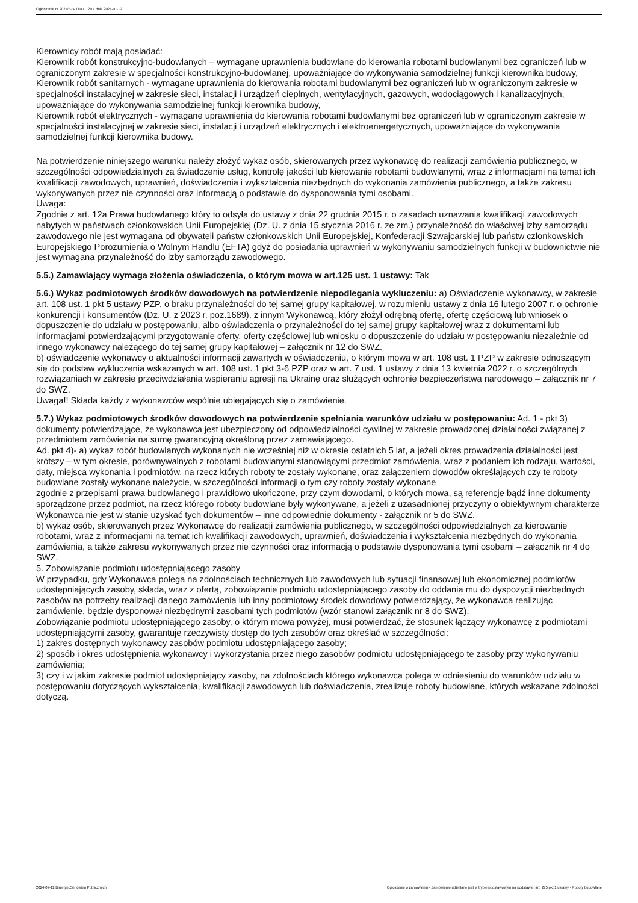Ogłoszenie nr 2024/BZP 00411129 z dnia 2024-07-12
Kierownicy robót mają posiadać:
Kierownik robót konstrukcyjno-budowlanych – wymagane uprawnienia budowlane do kierowania robotami budowlanymi bez ograniczeń lub w ograniczonym zakresie w specjalności konstrukcyjno-budowlanej, upoważniające do wykonywania samodzielnej funkcji kierownika budowy,
Kierownik robót sanitarnych - wymagane uprawnienia do kierowania robotami budowlanymi bez ograniczeń lub w ograniczonym zakresie w specjalności instalacyjnej w zakresie sieci, instalacji i urządzeń cieplnych, wentylacyjnych, gazowych, wodociągowych i kanalizacyjnych, upoważniające do wykonywania samodzielnej funkcji kierownika budowy,
Kierownik robót elektrycznych - wymagane uprawnienia do kierowania robotami budowlanymi bez ograniczeń lub w ograniczonym zakresie w specjalności instalacyjnej w zakresie sieci, instalacji i urządzeń elektrycznych i elektroenergetycznych, upoważniające do wykonywania samodzielnej funkcji kierownika budowy.
Na potwierdzenie niniejszego warunku należy złożyć wykaz osób, skierowanych przez wykonawcę do realizacji zamówienia publicznego, w szczególności odpowiedzialnych za świadczenie usług, kontrolę jakości lub kierowanie robotami budowlanymi, wraz z informacjami na temat ich kwalifikacji zawodowych, uprawnień, doświadczenia i wykształcenia niezbędnych do wykonania zamówienia publicznego, a także zakresu wykonywanych przez nie czynności oraz informacją o podstawie do dysponowania tymi osobami.
Uwaga:
Zgodnie z art. 12a Prawa budowlanego który to odsyła do ustawy z dnia 22 grudnia 2015 r. o zasadach uznawania kwalifikacji zawodowych nabytych w państwach członkowskich Unii Europejskiej (Dz. U. z dnia 15 stycznia 2016 r. ze zm.) przynależność do właściwej izby samorządu zawodowego nie jest wymagana od obywateli państw członkowskich Unii Europejskiej, Konfederacji Szwajcarskiej lub państw członkowskich Europejskiego Porozumienia o Wolnym Handlu (EFTA) gdyż do posiadania uprawnień w wykonywaniu samodzielnych funkcji w budownictwie nie jest wymagana przynależność do izby samorządu zawodowego.
5.5.) Zamawiający wymaga złożenia oświadczenia, o którym mowa w art.125 ust. 1 ustawy: Tak
5.6.) Wykaz podmiotowych środków dowodowych na potwierdzenie niepodlegania wykluczeniu: a) Oświadczenie wykonawcy, w zakresie art. 108 ust. 1 pkt 5 ustawy PZP, o braku przynależności do tej samej grupy kapitałowej, w rozumieniu ustawy z dnia 16 lutego 2007 r. o ochronie konkurencji i konsumentów (Dz. U. z 2023 r. poz.1689), z innym Wykonawcą, który złożył odrębną ofertę, ofertę częściową lub wniosek o dopuszczenie do udziału w postępowaniu, albo oświadczenia o przynależności do tej samej grupy kapitałowej wraz z dokumentami lub informacjami potwierdzającymi przygotowanie oferty, oferty częściowej lub wniosku o dopuszczenie do udziału w postępowaniu niezależnie od innego wykonawcy należącego do tej samej grupy kapitałowej – załącznik nr 12 do SWZ.
b) oświadczenie wykonawcy o aktualności informacji zawartych w oświadczeniu, o którym mowa w art. 108 ust. 1 PZP w zakresie odnoszącym się do podstaw wykluczenia wskazanych w art. 108 ust. 1 pkt 3-6 PZP oraz w art. 7 ust. 1 ustawy z dnia 13 kwietnia 2022 r. o szczególnych rozwiązaniach w zakresie przeciwdziałania wspieraniu agresji na Ukrainę oraz służących ochronie bezpieczeństwa narodowego – załącznik nr 7 do SWZ.
Uwaga!! Składa każdy z wykonawców wspólnie ubiegających się o zamówienie.
5.7.) Wykaz podmiotowych środków dowodowych na potwierdzenie spełniania warunków udziału w postępowaniu: Ad. 1 - pkt 3) dokumenty potwierdzające, że wykonawca jest ubezpieczony od odpowiedzialności cywilnej w zakresie prowadzonej działalności związanej z przedmiotem zamówienia na sumę gwarancyjną określoną przez zamawiającego.
Ad. pkt 4)- a) wykaz robót budowlanych wykonanych nie wcześniej niż w okresie ostatnich 5 lat, a jeżeli okres prowadzenia działalności jest krótszy – w tym okresie, porównywalnych z robotami budowlanymi stanowiącymi przedmiot zamówienia, wraz z podaniem ich rodzaju, wartości, daty, miejsca wykonania i podmiotów, na rzecz których roboty te zostały wykonane, oraz załączeniem dowodów określających czy te roboty budowlane zostały wykonane należycie, w szczególności informacji o tym czy roboty zostały wykonane
zgodnie z przepisami prawa budowlanego i prawidłowo ukończone, przy czym dowodami, o których mowa, są referencje bądź inne dokumenty sporządzone przez podmiot, na rzecz którego roboty budowlane były wykonywane, a jeżeli z uzasadnionej przyczyny o obiektywnym charakterze Wykonawca nie jest w stanie uzyskać tych dokumentów – inne odpowiednie dokumenty - załącznik nr 5 do SWZ.
b) wykaz osób, skierowanych przez Wykonawcę do realizacji zamówienia publicznego, w szczególności odpowiedzialnych za kierowanie robotami, wraz z informacjami na temat ich kwalifikacji zawodowych, uprawnień, doświadczenia i wykształcenia niezbędnych do wykonania zamówienia, a także zakresu wykonywanych przez nie czynności oraz informacją o podstawie dysponowania tymi osobami – załącznik nr 4 do SWZ.
5. Zobowiązanie podmiotu udostępniającego zasoby
W przypadku, gdy Wykonawca polega na zdolnościach technicznych lub zawodowych lub sytuacji finansowej lub ekonomicznej podmiotów udostępniających zasoby, składa, wraz z ofertą, zobowiązanie podmiotu udostępniającego zasoby do oddania mu do dyspozycji niezbędnych zasobów na potrzeby realizacji danego zamówienia lub inny podmiotowy środek dowodowy potwierdzający, że wykonawca realizując zamówienie, będzie dysponował niezbędnymi zasobami tych podmiotów (wzór stanowi załącznik nr 8 do SWZ).
Zobowiązanie podmiotu udostępniającego zasoby, o którym mowa powyżej, musi potwierdzać, że stosunek łączący wykonawcę z podmiotami udostępniającymi zasoby, gwarantuje rzeczywisty dostęp do tych zasobów oraz określać w szczególności:
1) zakres dostępnych wykonawcy zasobów podmiotu udostępniającego zasoby;
2) sposób i okres udostępnienia wykonawcy i wykorzystania przez niego zasobów podmiotu udostępniającego te zasoby przy wykonywaniu zamówienia;
3) czy i w jakim zakresie podmiot udostępniający zasoby, na zdolnościach którego wykonawca polega w odniesieniu do warunków udziału w postępowaniu dotyczących wykształcenia, kwalifikacji zawodowych lub doświadczenia, zrealizuje roboty budowlane, których wskazane zdolności dotyczą.
2024-07-12 Biuletyn Zamówień Publicznych Ogłoszenie o zamówieniu - Zamówienie udzielane jest w trybie podstawowym na podstawie: art. 275 pkt 1 ustawy - Roboty budowlane